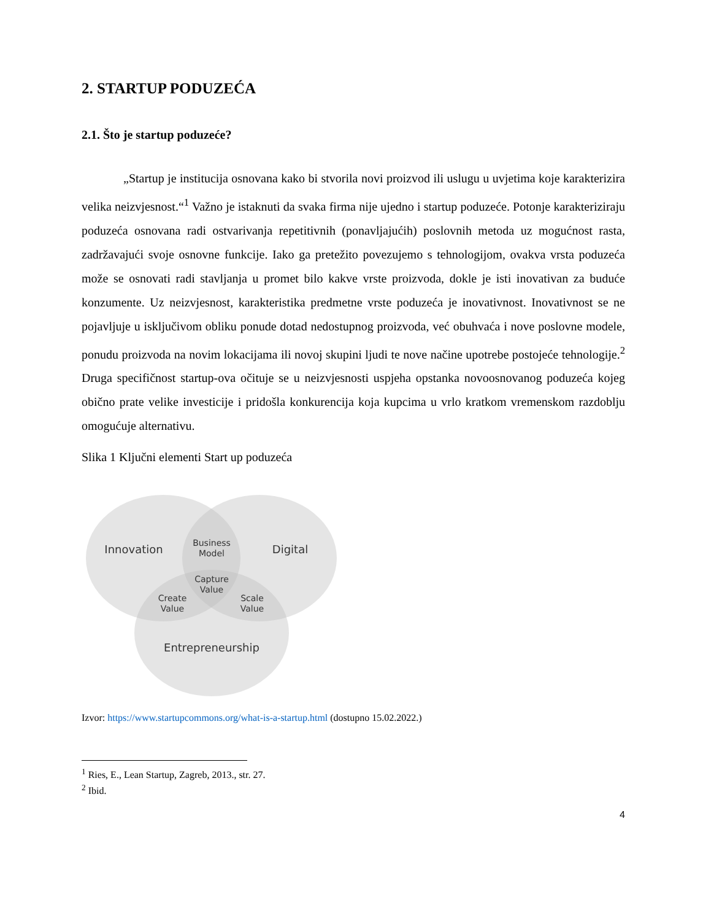2. STARTUP PODUZEĆA
2.1. Što je startup poduzeće?
„Startup je institucija osnovana kako bi stvorila novi proizvod ili uslugu u uvjetima koje karakterizira velika neizvjesnost.“<sup>1</sup> Važno je istaknuti da svaka firma nije ujedno i startup poduzeće. Potonje karakteriziraju poduzeća osnovana radi ostvarivanja repetitivnih (ponavljajućih) poslovnih metoda uz mogućnost rasta, zadržavajući svoje osnovne funkcije. Iako ga pretežito povezujemo s tehnologijom, ovakva vrsta poduzeća može se osnovati radi stavljanja u promet bilo kakve vrste proizvoda, dokle je isti inovativan za buduće konzumente. Uz neizvjesnost, karakteristika predmetne vrste poduzeća je inovativnost. Inovativnost se ne pojavljuje u isključivom obliku ponude dotad nedostupnog proizvoda, već obuhvaća i nove poslovne modele, ponudu proizvoda na novim lokacijama ili novoj skupini ljudi te nove načine upotrebe postojeće tehnologije.<sup>2</sup> Druga specifičnost startup-ova očituje se u neizvjesnosti uspjeha opstanka novoosnovanog poduzeća kojeg obično prate velike investicije i pridošla konkurencija koja kupcima u vrlo kratkom vremenskom razdoblju omogućuje alternativu.
Slika 1 Ključni elementi Start up poduzeća
Innovation
Digital
Business
Model
Capture
Value
Create
Value
Scale
Value
Entrepreneurship
Izvor: https://www.startupcommons.org/what-is-a-startup.html (dostupno 15.02.2022.)
<sup>1</sup> Ries, E., Lean Startup, Zagreb, 2013., str. 27.
<sup>2</sup> Ibid.
4